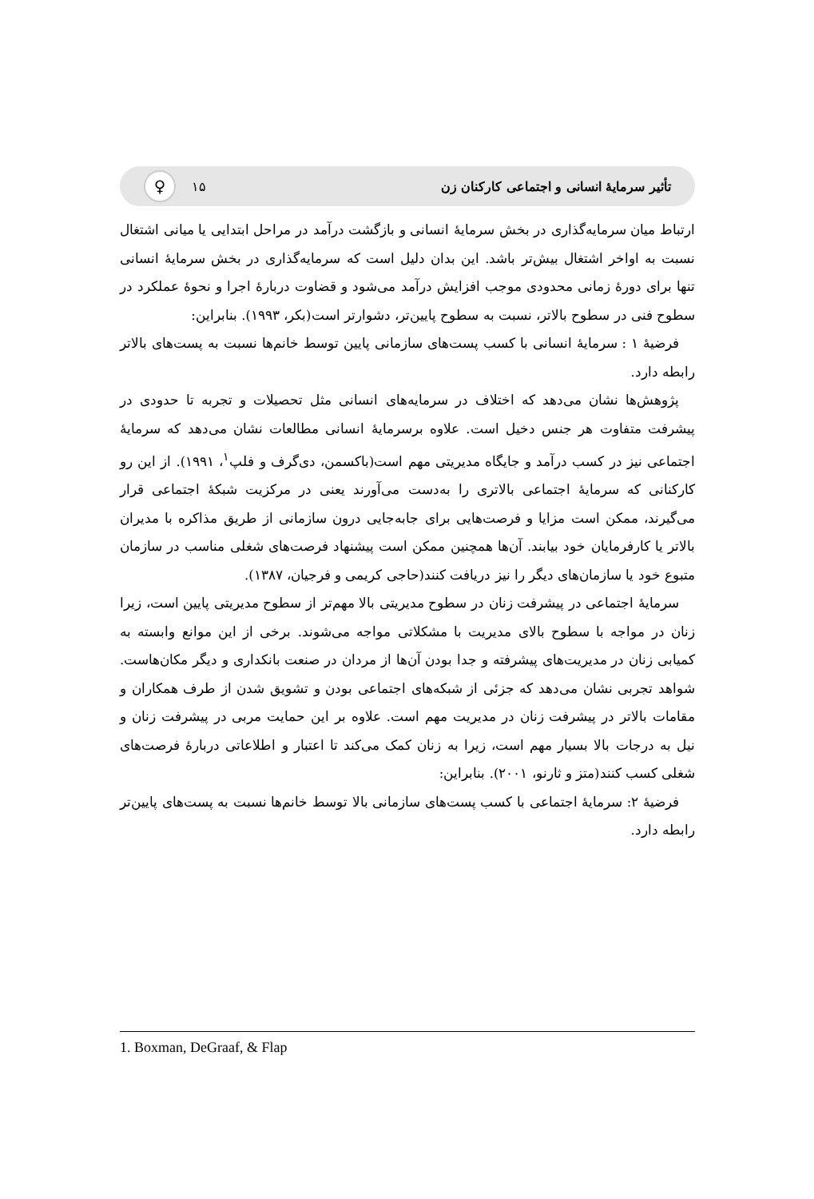تأثیر سرمایهٔ انسانی و اجتماعی کارکنان زن ♀ ۱۵
ارتباط میان سرمایه‌گذاری در بخش سرمایهٔ انسانی و بازگشت درآمد در مراحل ابتدایی یا میانی اشتغال نسبت به اواخر اشتغال بیش‌تر باشد. این بدان دلیل است که سرمایه‌گذاری در بخش سرمایهٔ انسانی تنها برای دورهٔ زمانی محدودی موجب افزایش درآمد می‌شود و قضاوت دربارهٔ اجرا و نحوهٔ عملکرد در سطوح فنی در سطوح بالاتر، نسبت به سطوح پایین‌تر، دشوارتر است(بکر، ۱۹۹۳). بنابراین:
فرضیهٔ ۱ : سرمایهٔ انسانی با کسب پست‌های سازمانی پایین توسط خانم‌ها نسبت به پست‌های بالاتر رابطه دارد.
پژوهش‌ها نشان می‌دهد که اختلاف در سرمایه‌های انسانی مثل تحصیلات و تجربه تا حدودی در پیشرفت متفاوت هر جنس دخیل است. علاوه برسرمایهٔ انسانی مطالعات نشان می‌دهد که سرمایهٔ اجتماعی نیز در کسب درآمد و جایگاه مدیریتی مهم است(باکسمن، دی‌گرف و فلپ<sup>۱</sup>، ۱۹۹۱). از این رو کارکنانی که سرمایهٔ اجتماعی بالاتری را به‌دست می‌آورند یعنی در مرکزیت شبکهٔ اجتماعی قرار می‌گیرند، ممکن است مزایا و فرصت‌هایی برای جابه‌جایی درون سازمانی از طریق مذاکره با مدیران بالاتر یا کارفرمایان خود بیابند. آن‌ها همچنین ممکن است پیشنهاد فرصت‌های شغلی مناسب در سازمان متبوع خود یا سازمان‌های دیگر را نیز دریافت کنند(حاجی کریمی و فرجیان، ۱۳۸۷).
سرمایهٔ اجتماعی در پیشرفت زنان در سطوح مدیریتی بالا مهم‌تر از سطوح مدیریتی پایین است، زیرا زنان در مواجه با سطوح بالای مدیریت با مشکلاتی مواجه می‌شوند. برخی از این موانع وابسته به کمیابی زنان در مدیریت‌های پیشرفته و جدا بودن آن‌ها از مردان در صنعت بانکداری و دیگر مکان‌هاست. شواهد تجربی نشان می‌دهد که جزئی از شبکه‌های اجتماعی بودن و تشویق شدن از طرف همکاران و مقامات بالاتر در پیشرفت زنان در مدیریت مهم است. علاوه بر این حمایت مربی در پیشرفت زنان و نیل به درجات بالا بسیار مهم است، زیرا به زنان کمک می‌کند تا اعتبار و اطلاعاتی دربارهٔ فرصت‌های شغلی کسب کنند(متز و ثارنو، ۲۰۰۱). بنابراین:
فرضیهٔ ۲: سرمایهٔ اجتماعی با کسب پست‌های سازمانی بالا توسط خانم‌ها نسبت به پست‌های پایین‌تر رابطه دارد.
1. Boxman, DeGraaf, & Flap